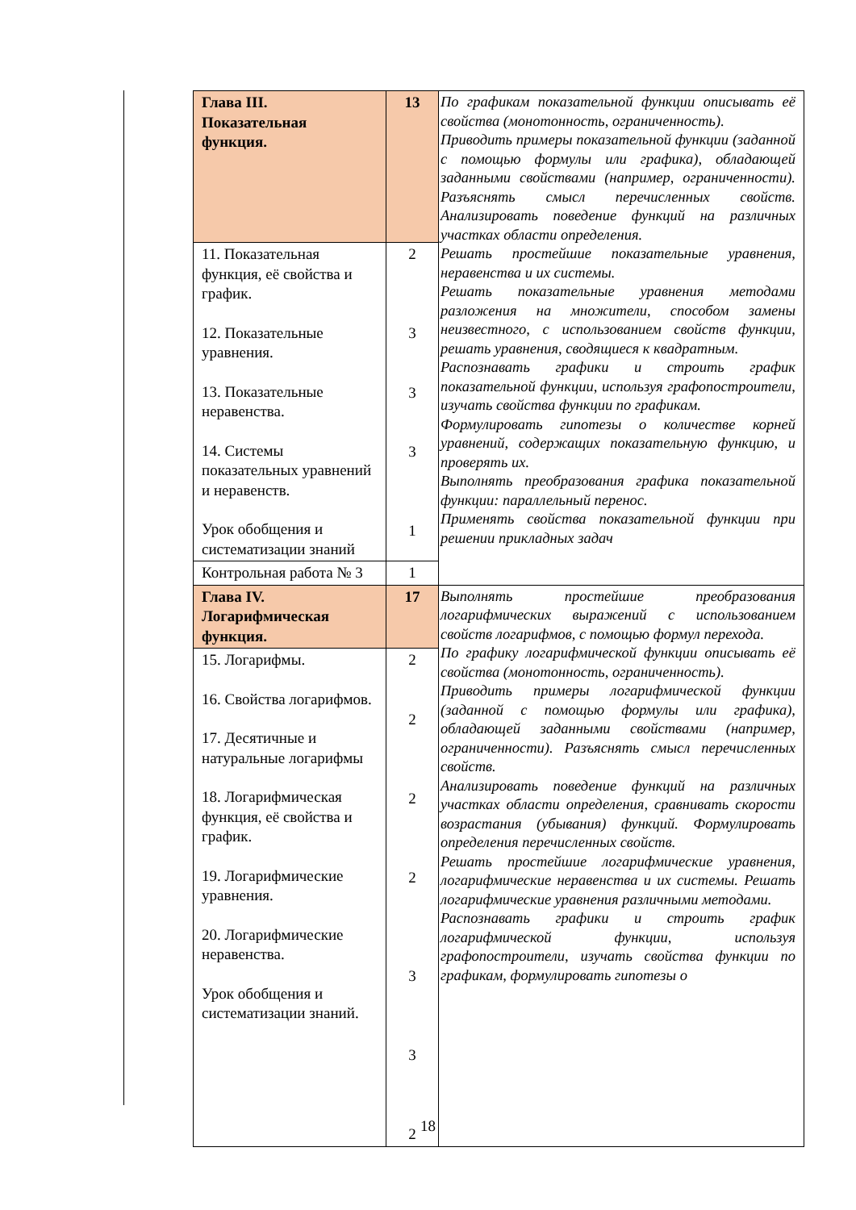| Глава III. Показательная функция. | 13 | По графикам показательной функции описывать её свойства (монотонность, ограниченность). Приводить примеры показательной функции (заданной с помощью формулы или графика), обладающей заданными свойствами (например, ограниченности). Разъяснять смысл перечисленных свойств. Анализировать поведение функций на различных участках области определения. Решать простейшие показательные уравнения, неравенства и их системы. Решать показательные уравнения методами разложения на множители, способом замены неизвестного, с использованием свойств функции, решать уравнения, сводящиеся к квадратным. Распознавать графики и строить график показательной функции, используя графопостроители, изучать свойства функции по графикам. Формулировать гипотезы о количестве корней уравнений, содержащих показательную функцию, и проверять их. Выполнять преобразования графика показательной функции: параллельный перенос. Применять свойства показательной функции при решении прикладных задач |
| 11. Показательная функция, её свойства и график. 12. Показательные уравнения. 13. Показательные неравенства. 14. Системы показательных уравнений и неравенств. Урок обобщения и систематизации знаний | 2 3 3 3 1 | |
| Контрольная работа № 3 | 1 | |
| Глава IV. Логарифмическая функция. | 17 | Выполнять простейшие преобразования логарифмических выражений с использованием свойств логарифмов, с помощью формул перехода. По графику логарифмической функции описывать её свойства (монотонность, ограниченность). Приводить примеры логарифмической функции (заданной с помощью формулы или графика), обладающей заданными свойствами (например, ограниченности). Разъяснять смысл перечисленных свойств. Анализировать поведение функций на различных участках области определения, сравнивать скорости возрастания (убывания) функций. Формулировать определения перечисленных свойств. Решать простейшие логарифмические уравнения, логарифмические неравенства и их системы. Решать логарифмические уравнения различными методами. Распознавать графики и строить график логарифмической функции, используя графопостроители, изучать свойства функции по графикам, формулировать гипотезы о |
| 15. Логарифмы. 16. Свойства логарифмов. 17. Десятичные и натуральные логарифмы 18. Логарифмическая функция, её свойства и график. 19. Логарифмические уравнения. 20. Логарифмические неравенства. Урок обобщения и систематизации знаний. | 2 2 2 2 3 3 2 | |
18